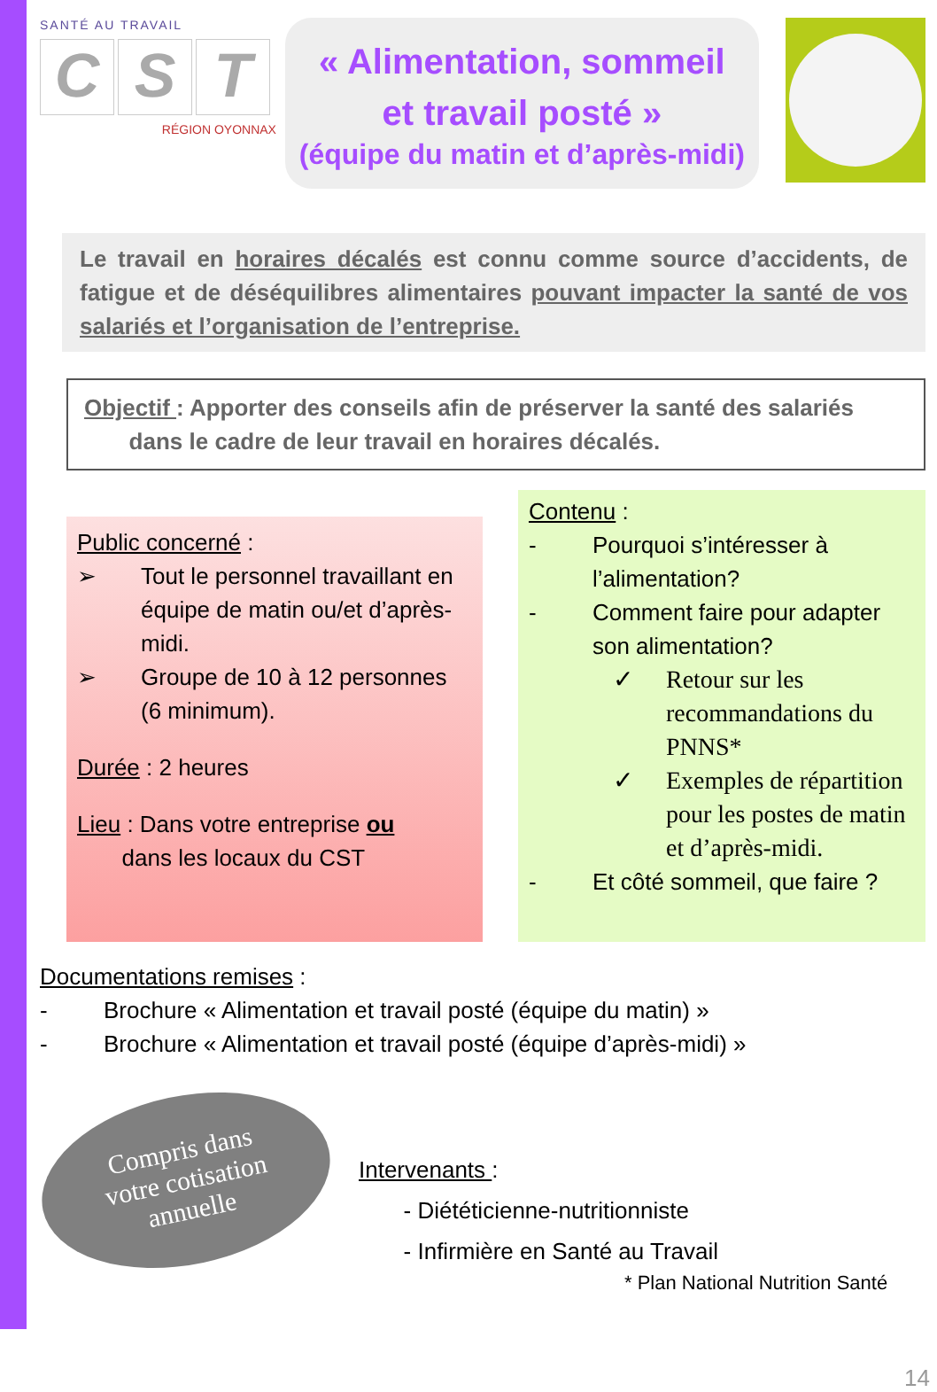SANTÉ AU TRAVAIL
C S T
RÉGION OYONNAX
« Alimentation, sommeil
et travail posté »
(équipe du matin et d’après-midi)
Le travail en horaires décalés est connu comme source d’accidents, de fatigue et de déséquilibres alimentaires pouvant impacter la santé de vos salariés et l’organisation de l’entreprise.
Objectif : Apporter des conseils afin de préserver la santé des salariés
dans le cadre de leur travail en horaires décalés.
Public concerné :
➢ Tout le personnel travaillant en équipe de matin ou/et d’après-midi.
➢ Groupe de 10 à 12 personnes (6 minimum).
Durée : 2 heures
Lieu : Dans votre entreprise ou
dans les locaux du CST
Contenu :
- Pourquoi s’intéresser à l’alimentation?
- Comment faire pour adapter son alimentation?
✓ Retour sur les recommandations du PNNS*
✓ Exemples de répartition pour les postes de matin et d’après-midi.
- Et côté sommeil, que faire ?
Documentations remises :
- Brochure « Alimentation et travail posté (équipe du matin) »
- Brochure « Alimentation et travail posté (équipe d’après-midi) »
Compris dans
votre cotisation
annuelle
Intervenants :
- Diététicienne-nutritionniste
- Infirmière en Santé au Travail
* Plan National Nutrition Santé
14